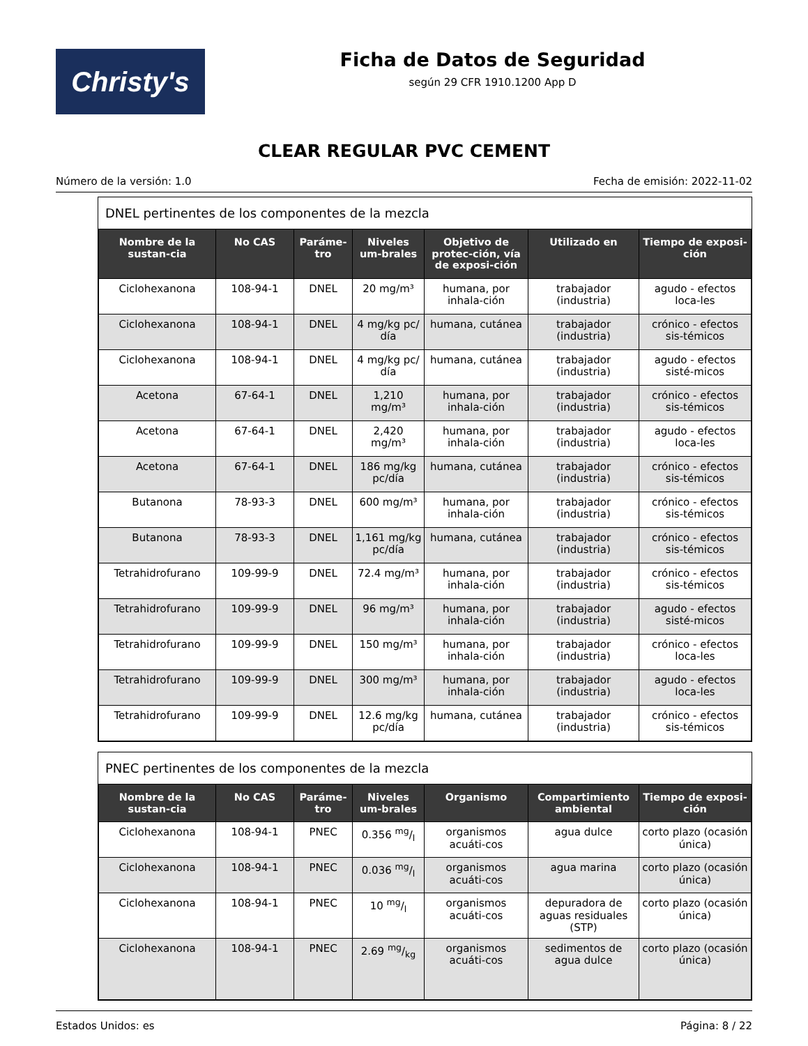Christy's
Ficha de Datos de Seguridad
según 29 CFR 1910.1200 App D
CLEAR REGULAR PVC CEMENT
Número de la versión: 1.0 Fecha de emisión: 2022-11-02
DNEL pertinentes de los componentes de la mezcla
| Nombre de la sustan-cia | No CAS | Paráme-tro | Niveles um-brales | Objetivo de protec-ción, vía de exposi-ción | Utilizado en | Tiempo de exposi-ción |
| --- | --- | --- | --- | --- | --- | --- |
| Ciclohexanona | 108-94-1 | DNEL | 20 mg/m³ | humana, por inhala-ción | trabajador (industria) | agudo - efectos loca-les |
| Ciclohexanona | 108-94-1 | DNEL | 4 mg/kg pc/ día | humana, cutánea | trabajador (industria) | crónico - efectos sis-témicos |
| Ciclohexanona | 108-94-1 | DNEL | 4 mg/kg pc/ día | humana, cutánea | trabajador (industria) | agudo - efectos sisté-micos |
| Acetona | 67-64-1 | DNEL | 1,210 mg/m³ | humana, por inhala-ción | trabajador (industria) | crónico - efectos sis-témicos |
| Acetona | 67-64-1 | DNEL | 2,420 mg/m³ | humana, por inhala-ción | trabajador (industria) | agudo - efectos loca-les |
| Acetona | 67-64-1 | DNEL | 186 mg/kg pc/día | humana, cutánea | trabajador (industria) | crónico - efectos sis-témicos |
| Butanona | 78-93-3 | DNEL | 600 mg/m³ | humana, por inhala-ción | trabajador (industria) | crónico - efectos sis-témicos |
| Butanona | 78-93-3 | DNEL | 1,161 mg/kg pc/día | humana, cutánea | trabajador (industria) | crónico - efectos sis-témicos |
| Tetrahidrofurano | 109-99-9 | DNEL | 72.4 mg/m³ | humana, por inhala-ción | trabajador (industria) | crónico - efectos sis-témicos |
| Tetrahidrofurano | 109-99-9 | DNEL | 96 mg/m³ | humana, por inhala-ción | trabajador (industria) | agudo - efectos sisté-micos |
| Tetrahidrofurano | 109-99-9 | DNEL | 150 mg/m³ | humana, por inhala-ción | trabajador (industria) | crónico - efectos loca-les |
| Tetrahidrofurano | 109-99-9 | DNEL | 300 mg/m³ | humana, por inhala-ción | trabajador (industria) | agudo - efectos loca-les |
| Tetrahidrofurano | 109-99-9 | DNEL | 12.6 mg/kg pc/día | humana, cutánea | trabajador (industria) | crónico - efectos sis-témicos |
PNEC pertinentes de los componentes de la mezcla
| Nombre de la sustan-cia | No CAS | Paráme-tro | Niveles um-brales | Organismo | Compartimiento ambiental | Tiempo de exposi-ción |
| --- | --- | --- | --- | --- | --- | --- |
| Ciclohexanona | 108-94-1 | PNEC | 0.356 mg/l | organismos acuáti-cos | agua dulce | corto plazo (ocasión única) |
| Ciclohexanona | 108-94-1 | PNEC | 0.036 mg/l | organismos acuáti-cos | agua marina | corto plazo (ocasión única) |
| Ciclohexanona | 108-94-1 | PNEC | 10 mg/l | organismos acuáti-cos | depuradora de aguas residuales (STP) | corto plazo (ocasión única) |
| Ciclohexanona | 108-94-1 | PNEC | 2.69 mg/kg | organismos acuáti-cos | sedimentos de agua dulce | corto plazo (ocasión única) |
Estados Unidos: es Página: 8 / 22